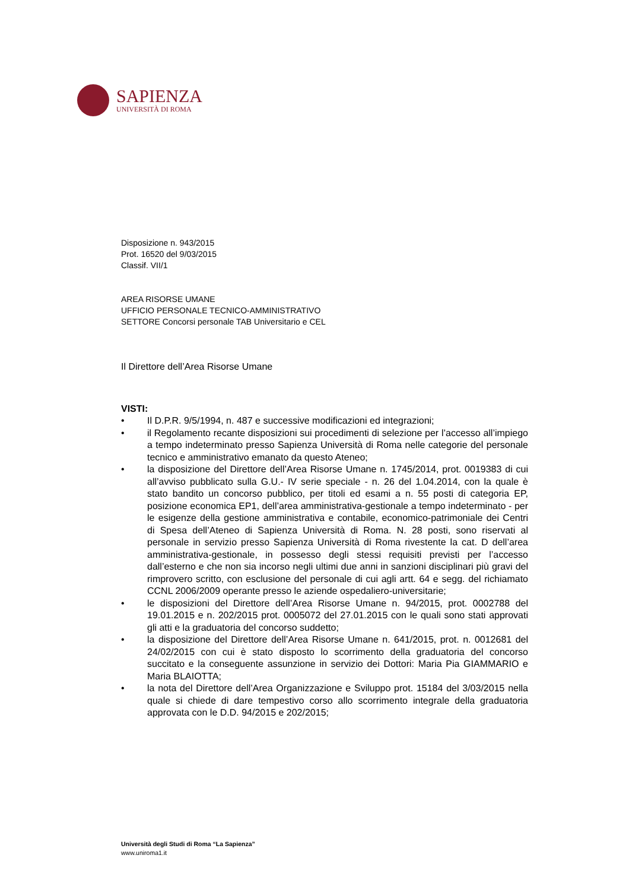SAPIENZA
UNIVERSITÀ DI ROMA
Disposizione n. 943/2015
Prot. 16520 del 9/03/2015
Classif. VII/1
AREA RISORSE UMANE
UFFICIO PERSONALE TECNICO-AMMINISTRATIVO
SETTORE Concorsi personale TAB Universitario e CEL
Il Direttore dell’Area Risorse Umane
VISTI:
• Il D.P.R. 9/5/1994, n. 487 e successive modificazioni ed integrazioni;
• il Regolamento recante disposizioni sui procedimenti di selezione per l’accesso all’impiego a tempo indeterminato presso Sapienza Università di Roma nelle categorie del personale tecnico e amministrativo emanato da questo Ateneo;
• la disposizione del Direttore dell’Area Risorse Umane n. 1745/2014, prot. 0019383 di cui all’avviso pubblicato sulla G.U.- IV serie speciale - n. 26 del 1.04.2014, con la quale è stato bandito un concorso pubblico, per titoli ed esami a n. 55 posti di categoria EP, posizione economica EP1, dell’area amministrativa-gestionale a tempo indeterminato - per le esigenze della gestione amministrativa e contabile, economico-patrimoniale dei Centri di Spesa dell’Ateneo di Sapienza Università di Roma. N. 28 posti, sono riservati al personale in servizio presso Sapienza Università di Roma rivestente la cat. D dell’area amministrativa-gestionale, in possesso degli stessi requisiti previsti per l’accesso dall’esterno e che non sia incorso negli ultimi due anni in sanzioni disciplinari più gravi del rimprovero scritto, con esclusione del personale di cui agli artt. 64 e segg. del richiamato CCNL 2006/2009 operante presso le aziende ospedaliero-universitarie;
• le disposizioni del Direttore dell’Area Risorse Umane n. 94/2015, prot. 0002788 del 19.01.2015 e n. 202/2015 prot. 0005072 del 27.01.2015 con le quali sono stati approvati gli atti e la graduatoria del concorso suddetto;
• la disposizione del Direttore dell’Area Risorse Umane n. 641/2015, prot. n. 0012681 del 24/02/2015 con cui è stato disposto lo scorrimento della graduatoria del concorso succitato e la conseguente assunzione in servizio dei Dottori: Maria Pia GIAMMARIO e Maria BLAIOTTA;
• la nota del Direttore dell’Area Organizzazione e Sviluppo prot. 15184 del 3/03/2015 nella quale si chiede di dare tempestivo corso allo scorrimento integrale della graduatoria approvata con le D.D. 94/2015 e 202/2015;
Università degli Studi di Roma “La Sapienza”
www.uniroma1.it